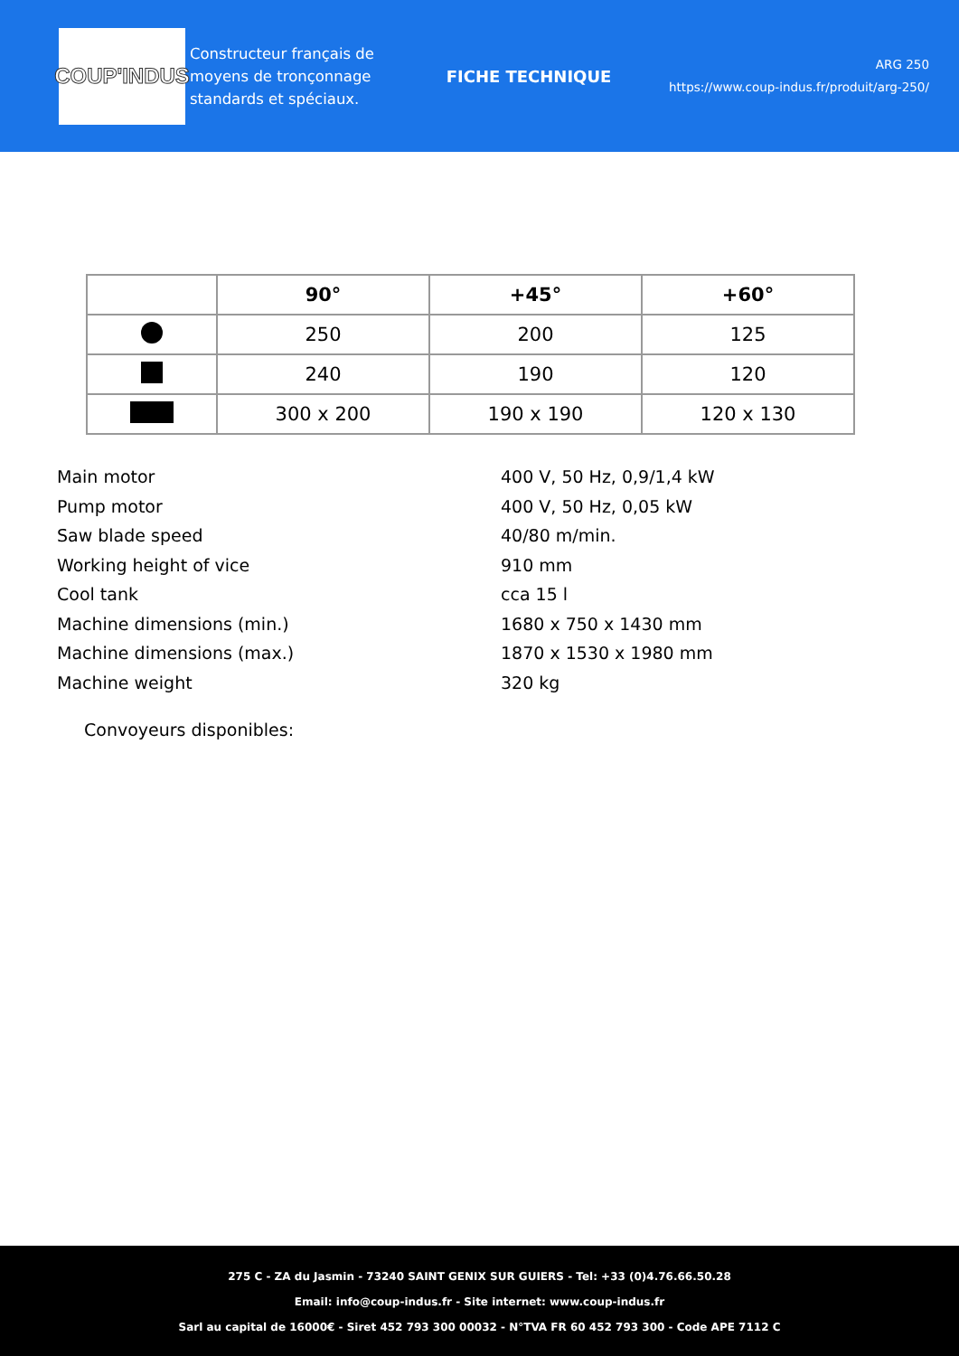COUP'INDUS
Constructeur français de moyens de tronçonnage standards et spéciaux.
FICHE TECHNIQUE
ARG 250
https://www.coup-indus.fr/produit/arg-250/
| | 90° | +45° | +60° |
| --- | --- | --- | --- |
| | 250 | 200 | 125 |
| | 240 | 190 | 120 |
| | 300 x 200 | 190 x 190 | 120 x 130 |
Main motor 400 V, 50 Hz, 0,9/1,4 kW
Pump motor 400 V, 50 Hz, 0,05 kW
Saw blade speed 40/80 m/min.
Working height of vice 910 mm
Cool tank cca 15 l
Machine dimensions (min.) 1680 x 750 x 1430 mm
Machine dimensions (max.) 1870 x 1530 x 1980 mm
Machine weight 320 kg
Convoyeurs disponibles:
275 C - ZA du Jasmin - 73240 SAINT GENIX SUR GUIERS - Tel: +33 (0)4.76.66.50.28
Email: info@coup-indus.fr - Site internet: www.coup-indus.fr
Sarl au capital de 16000€ - Siret 452 793 300 00032 - N°TVA FR 60 452 793 300 - Code APE 7112 C